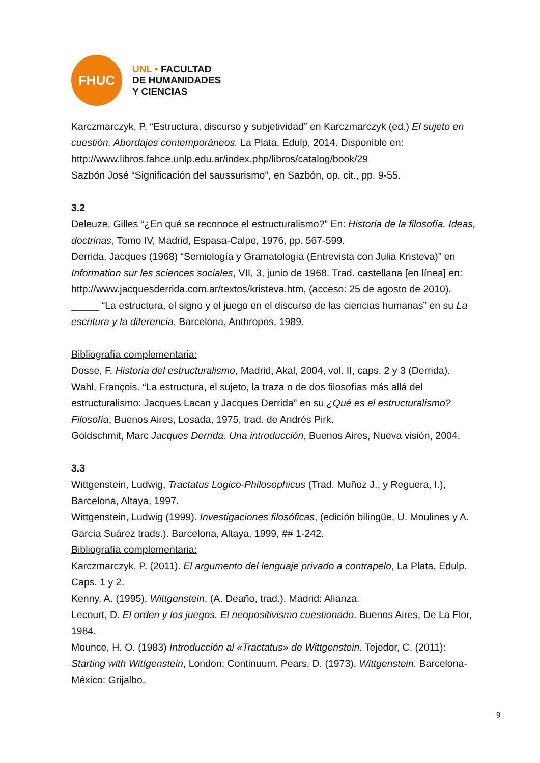FHUC
UNL • FACULTAD
DE HUMANIDADES
Y CIENCIAS
Karczmarczyk, P. “Estructura, discurso y subjetividad” en Karczmarczyk (ed.) El sujeto en cuestión. Abordajes contemporáneos. La Plata, Edulp, 2014. Disponible en: http://www.libros.fahce.unlp.edu.ar/index.php/libros/catalog/book/29
Sazbón José “Significación del saussurismo”, en Sazbón, op. cit., pp. 9-55.
3.2
Deleuze, Gilles “¿En qué se reconoce el estructuralismo?” En: Historia de la filosofía. Ideas, doctrinas, Tomo IV, Madrid, Espasa-Calpe, 1976, pp. 567-599.
Derrida, Jacques (1968) “Semiología y Gramatología (Entrevista con Julia Kristeva)” en Information sur les sciences sociales, VII, 3, junio de 1968. Trad. castellana [en línea] en: http://www.jacquesderrida.com.ar/textos/kristeva.htm, (acceso: 25 de agosto de 2010).
_____ “La estructura, el signo y el juego en el discurso de las ciencias humanas” en su La escritura y la diferencia, Barcelona, Anthropos, 1989.
Bibliografía complementaria:
Dosse, F. Historia del estructuralismo, Madrid, Akal, 2004, vol. II, caps. 2 y 3 (Derrida).
Wahl, François. “La estructura, el sujeto, la traza o de dos filosofías más allá del estructuralismo: Jacques Lacan y Jacques Derrida” en su ¿Qué es el estructuralismo? Filosofía, Buenos Aires, Losada, 1975, trad. de Andrés Pirk.
Goldschmit, Marc Jacques Derrida. Una introducción, Buenos Aires, Nueva visión, 2004.
3.3
Wittgenstein, Ludwig, Tractatus Logico-Philosophicus (Trad. Muñoz J., y Reguera, I.), Barcelona, Altaya, 1997.
Wittgenstein, Ludwig (1999). Investigaciones filosóficas, (edición bilingüe, U. Moulines y A. García Suárez trads.). Barcelona, Altaya, 1999, ## 1-242.
Bibliografía complementaria:
Karczmarczyk, P. (2011). El argumento del lenguaje privado a contrapelo, La Plata, Edulp. Caps. 1 y 2.
Kenny, A. (1995). Wittgenstein. (A. Deaño, trad.). Madrid: Alianza.
Lecourt, D. El orden y los juegos. El neopositivismo cuestionado. Buenos Aires, De La Flor, 1984.
Mounce, H. O. (1983) Introducción al «Tractatus» de Wittgenstein. Tejedor, C. (2011): Starting with Wittgenstein, London: Continuum. Pears, D. (1973). Wittgenstein. Barcelona-México: Grijalbo.
9